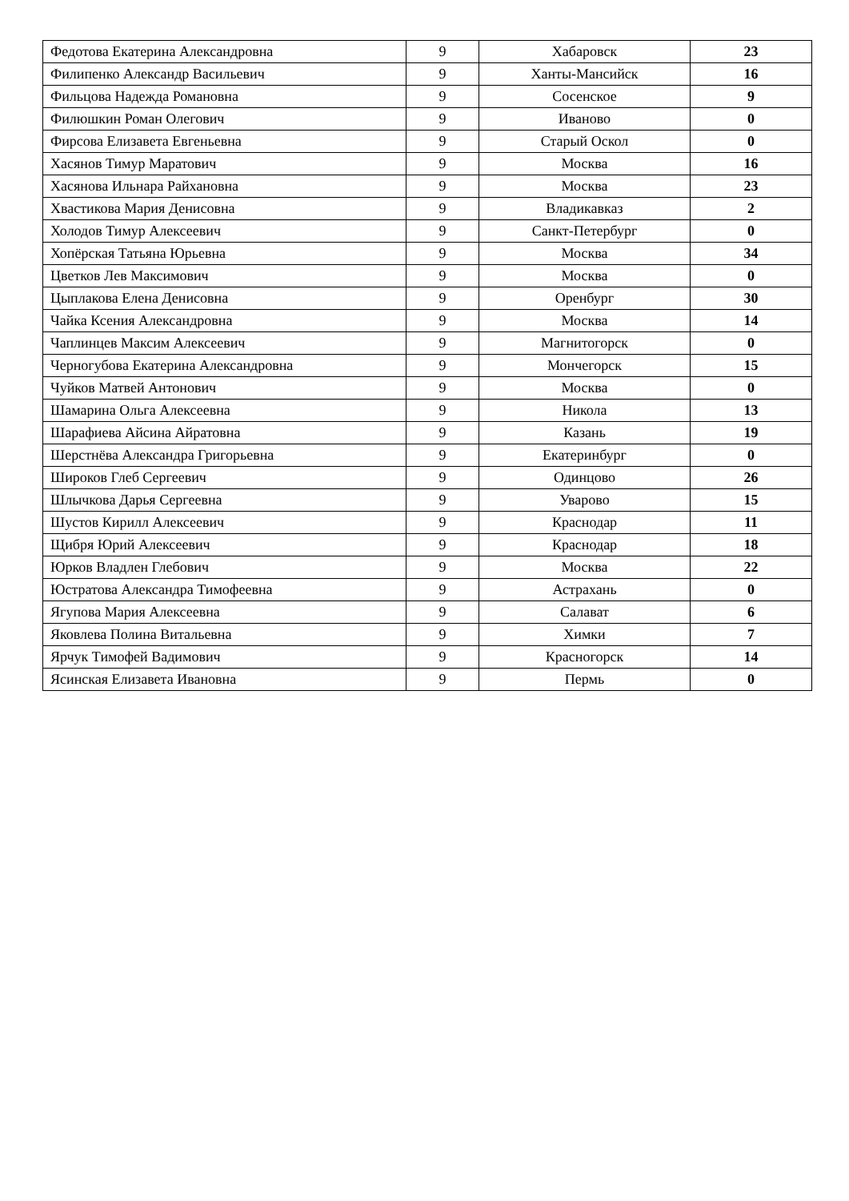| Федотова Екатерина Александровна | 9 | Хабаровск | 23 |
| Филипенко Александр Васильевич | 9 | Ханты-Мансийск | 16 |
| Фильцова Надежда Романовна | 9 | Сосенское | 9 |
| Филюшкин Роман Олегович | 9 | Иваново | 0 |
| Фирсова Елизавета Евгеньевна | 9 | Старый Оскол | 0 |
| Хасянов Тимур Маратович | 9 | Москва | 16 |
| Хасянова Ильнара Райхановна | 9 | Москва | 23 |
| Хвастикова Мария Денисовна | 9 | Владикавказ | 2 |
| Холодов Тимур Алексеевич | 9 | Санкт-Петербург | 0 |
| Хопёрская Татьяна Юрьевна | 9 | Москва | 34 |
| Цветков Лев Максимович | 9 | Москва | 0 |
| Цыплакова Елена Денисовна | 9 | Оренбург | 30 |
| Чайка Ксения Александровна | 9 | Москва | 14 |
| Чаплинцев Максим Алексеевич | 9 | Магнитогорск | 0 |
| Черногубова Екатерина Александровна | 9 | Мончегорск | 15 |
| Чуйков Матвей Антонович | 9 | Москва | 0 |
| Шамарина Ольга Алексеевна | 9 | Никола | 13 |
| Шарафиева Айсина Айратовна | 9 | Казань | 19 |
| Шерстнёва Александра Григорьевна | 9 | Екатеринбург | 0 |
| Широков Глеб Сергеевич | 9 | Одинцово | 26 |
| Шлычкова Дарья Сергеевна | 9 | Уварово | 15 |
| Шустов Кирилл Алексеевич | 9 | Краснодар | 11 |
| Щибря Юрий Алексеевич | 9 | Краснодар | 18 |
| Юрков Владлен Глебович | 9 | Москва | 22 |
| Юстратова Александра Тимофеевна | 9 | Астрахань | 0 |
| Ягупова Мария Алексеевна | 9 | Салават | 6 |
| Яковлева Полина Витальевна | 9 | Химки | 7 |
| Ярчук Тимофей Вадимович | 9 | Красногорск | 14 |
| Ясинская Елизавета Ивановна | 9 | Пермь | 0 |